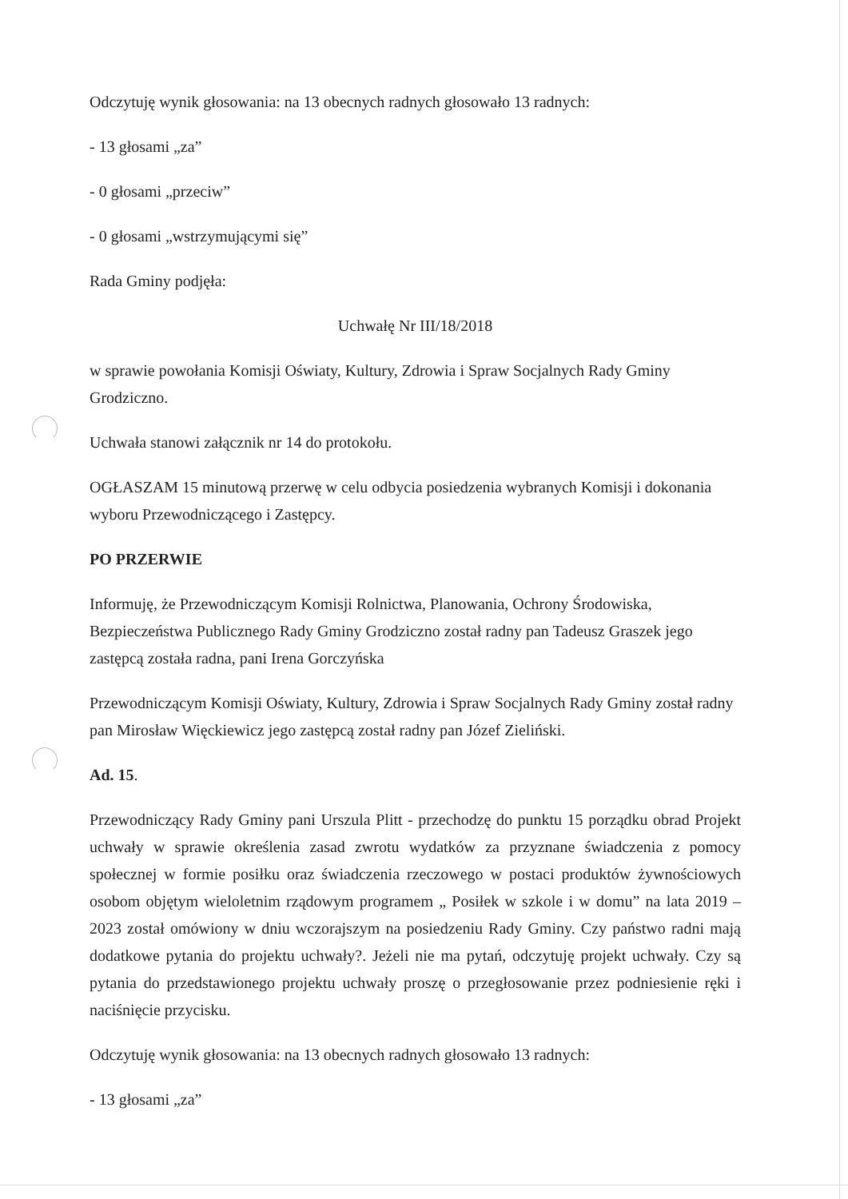Odczytuję wynik głosowania: na 13 obecnych radnych głosowało 13 radnych:
- 13 głosami „za”
- 0 głosami „przeciw”
- 0 głosami „wstrzymującymi się”
Rada Gminy podjęła:
Uchwałę Nr III/18/2018
w sprawie powołania Komisji Oświaty, Kultury, Zdrowia i Spraw Socjalnych Rady Gminy Grodziczno.
Uchwała stanowi załącznik nr 14 do protokołu.
OGŁASZAM 15 minutową przerwę w celu odbycia posiedzenia wybranych Komisji i dokonania wyboru Przewodniczącego i Zastępcy.
PO PRZERWIE
Informuję, że Przewodniczącym Komisji Rolnictwa, Planowania, Ochrony Środowiska, Bezpieczeństwa Publicznego Rady Gminy Grodziczno został radny pan Tadeusz Graszek jego zastępcą została radna, pani Irena Gorczyńska
Przewodniczącym Komisji Oświaty, Kultury, Zdrowia i Spraw Socjalnych Rady Gminy został radny pan Mirosław Więckiewicz jego zastępcą został radny pan Józef Zieliński.
Ad. 15.
Przewodniczący Rady Gminy pani Urszula Plitt - przechodzę do punktu 15 porządku obrad Projekt uchwały w sprawie określenia zasad zwrotu wydatków za przyznane świadczenia z pomocy społecznej w formie posiłku oraz świadczenia rzeczowego w postaci produktów żywnościowych osobom objętym wieloletnim rządowym programem „ Posiłek w szkole i w domu” na lata 2019 – 2023 został omówiony w dniu wczorajszym na posiedzeniu Rady Gminy. Czy państwo radni mają dodatkowe pytania do projektu uchwały?. Jeżeli nie ma pytań, odczytuję projekt uchwały. Czy są pytania do przedstawionego projektu uchwały proszę o przegłosowanie przez podniesienie ręki i naciśnięcie przycisku.
Odczytuję wynik głosowania: na 13 obecnych radnych głosowało 13 radnych:
- 13 głosami „za”